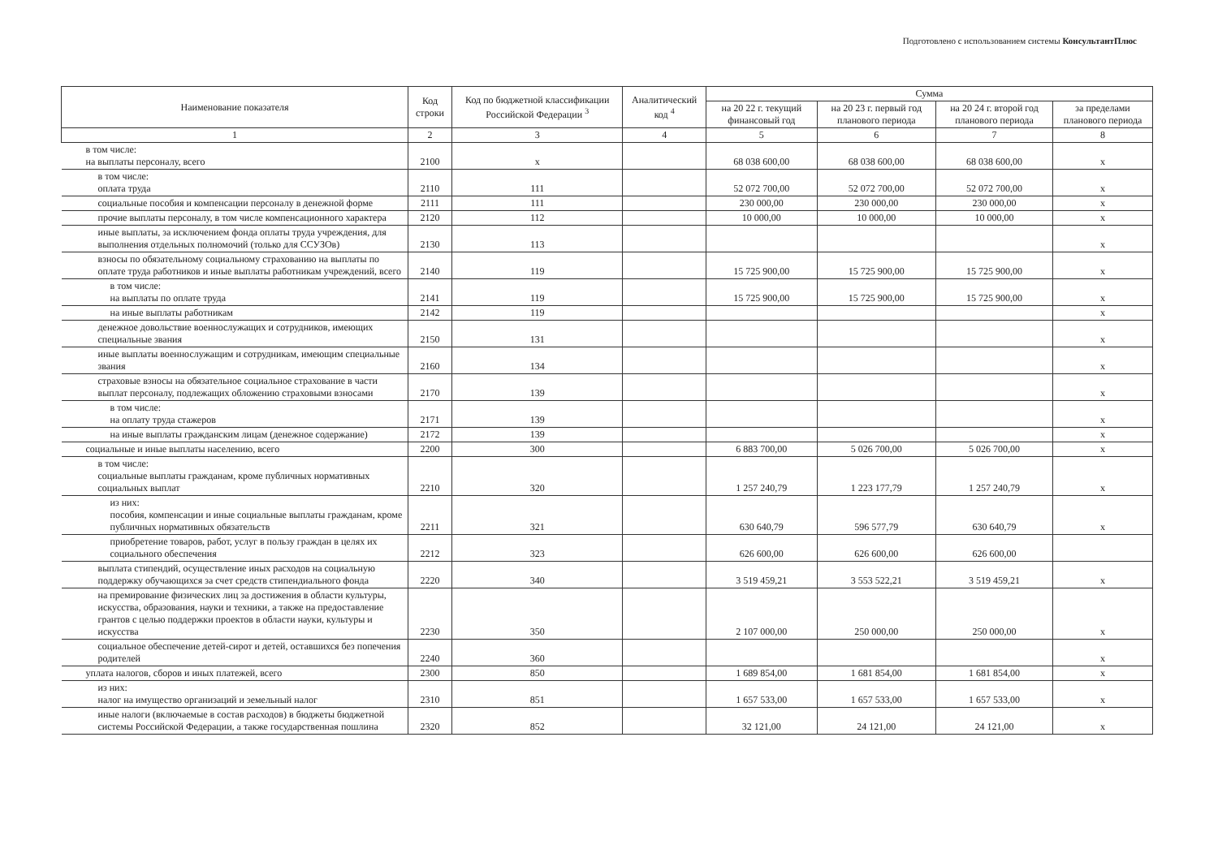Подготовлено с использованием системы КонсультантПлюс
| Наименование показателя | Код строки | Код по бюджетной классификации Российской Федерации <sup>3</sup> | Аналитический код <sup>4</sup> | Сумма | | | |
| --- | --- | --- | --- | --- | --- | --- | --- |
| | | | | на 20 22 г. текущий финансовый год | на 20 23 г. первый год планового периода | на 20 24 г. второй год планового периода | за пределами планового периода |
| 1 | 2 | 3 | 4 | 5 | 6 | 7 | 8 |
| в том числе: на выплаты персоналу, всего | 2100 | x | | 68 038 600,00 | 68 038 600,00 | 68 038 600,00 | x |
| в том числе: оплата труда | 2110 | 111 | | 52 072 700,00 | 52 072 700,00 | 52 072 700,00 | x |
| социальные пособия и компенсации персоналу в денежной форме | 2111 | 111 | | 230 000,00 | 230 000,00 | 230 000,00 | x |
| прочие выплаты персоналу, в том числе компенсационного характера | 2120 | 112 | | 10 000,00 | 10 000,00 | 10 000,00 | x |
| иные выплаты, за исключением фонда оплаты труда учреждения, для выполнения отдельных полномочий (только для ССУЗОв) | 2130 | 113 | | | | | x |
| взносы по обязательному социальному страхованию на выплаты по оплате труда работников и иные выплаты работникам учреждений, всего | 2140 | 119 | | 15 725 900,00 | 15 725 900,00 | 15 725 900,00 | x |
| в том числе: на выплаты по оплате труда | 2141 | 119 | | 15 725 900,00 | 15 725 900,00 | 15 725 900,00 | x |
| на иные выплаты работникам | 2142 | 119 | | | | | x |
| денежное довольствие военнослужащих и сотрудников, имеющих специальные звания | 2150 | 131 | | | | | x |
| иные выплаты военнослужащим и сотрудникам, имеющим специальные звания | 2160 | 134 | | | | | x |
| страховые взносы на обязательное социальное страхование в части выплат персоналу, подлежащих обложению страховыми взносами | 2170 | 139 | | | | | x |
| в том числе: на оплату труда стажеров | 2171 | 139 | | | | | x |
| на иные выплаты гражданским лицам (денежное содержание) | 2172 | 139 | | | | | x |
| социальные и иные выплаты населению, всего | 2200 | 300 | | 6 883 700,00 | 5 026 700,00 | 5 026 700,00 | x |
| в том числе: социальные выплаты гражданам, кроме публичных нормативных социальных выплат | 2210 | 320 | | 1 257 240,79 | 1 223 177,79 | 1 257 240,79 | x |
| из них: пособия, компенсации и иные социальные выплаты гражданам, кроме публичных нормативных обязательств | 2211 | 321 | | 630 640,79 | 596 577,79 | 630 640,79 | x |
| приобретение товаров, работ, услуг в пользу граждан в целях их социального обеспечения | 2212 | 323 | | 626 600,00 | 626 600,00 | 626 600,00 | |
| выплата стипендий, осуществление иных расходов на социальную поддержку обучающихся за счет средств стипендиального фонда | 2220 | 340 | | 3 519 459,21 | 3 553 522,21 | 3 519 459,21 | x |
| на премирование физических лиц за достижения в области культуры, искусства, образования, науки и техники, а также на предоставление грантов с целью поддержки проектов в области науки, культуры и искусства | 2230 | 350 | | 2 107 000,00 | 250 000,00 | 250 000,00 | x |
| социальное обеспечение детей-сирот и детей, оставшихся без попечения родителей | 2240 | 360 | | | | | x |
| уплата налогов, сборов и иных платежей, всего | 2300 | 850 | | 1 689 854,00 | 1 681 854,00 | 1 681 854,00 | x |
| из них: налог на имущество организаций и земельный налог | 2310 | 851 | | 1 657 533,00 | 1 657 533,00 | 1 657 533,00 | x |
| иные налоги (включаемые в состав расходов) в бюджеты бюджетной системы Российской Федерации, а также государственная пошлина | 2320 | 852 | | 32 121,00 | 24 121,00 | 24 121,00 | x |